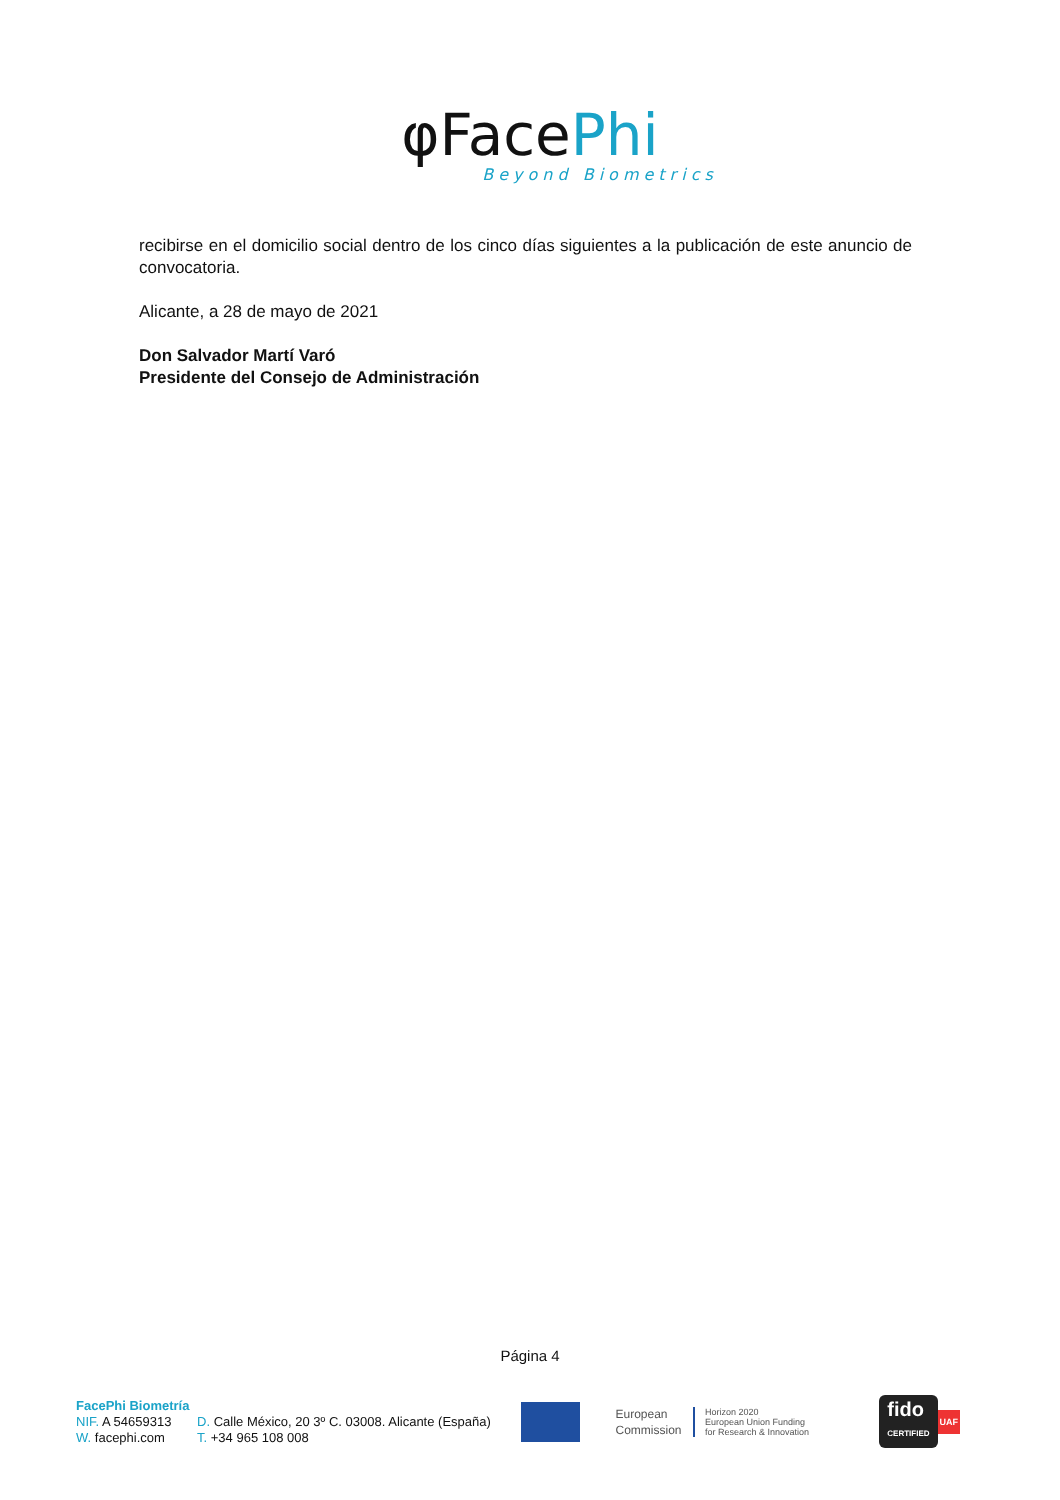φFacePhi
Beyond Biometrics
recibirse en el domicilio social dentro de los cinco días siguientes a la publicación de este anuncio de convocatoria.
Alicante, a 28 de mayo de 2021
Don Salvador Martí Varó
Presidente del Consejo de Administración
Página 4
FacePhi Biometría
NIF. A 54659313
W. facephi.com
D. Calle México, 20 3º C. 03008. Alicante (España)
T. +34 965 108 008
European
Commission
Horizon 2020
European Union Funding
for Research & Innovation
fido
CERTIFIED
UAF